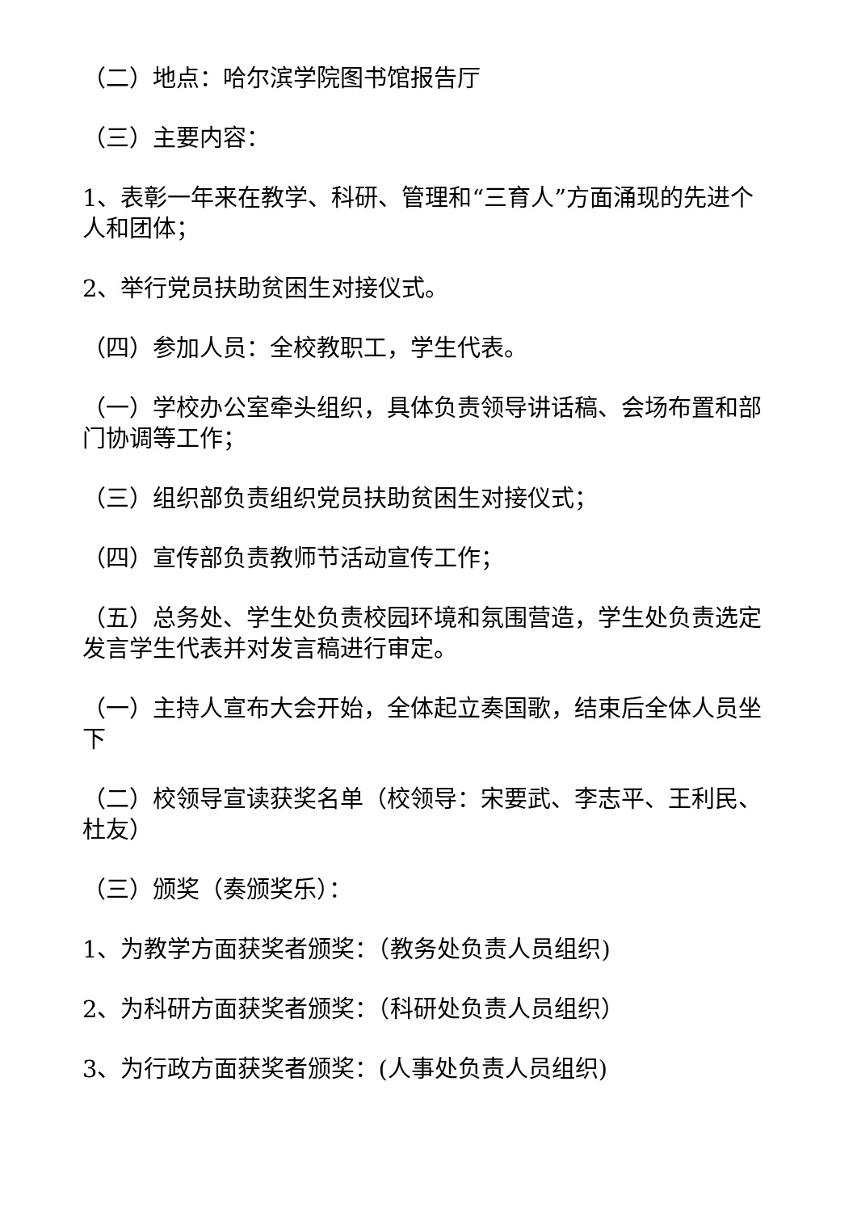（二）地点：哈尔滨学院图书馆报告厅
（三）主要内容：
1、表彰一年来在教学、科研、管理和“三育人”方面涌现的先进个人和团体；
2、举行党员扶助贫困生对接仪式。
（四）参加人员：全校教职工，学生代表。
（一）学校办公室牵头组织，具体负责领导讲话稿、会场布置和部门协调等工作；
（三）组织部负责组织党员扶助贫困生对接仪式；
（四）宣传部负责教师节活动宣传工作；
（五）总务处、学生处负责校园环境和氛围营造，学生处负责选定发言学生代表并对发言稿进行审定。
（一）主持人宣布大会开始，全体起立奏国歌，结束后全体人员坐下
（二）校领导宣读获奖名单（校领导：宋要武、李志平、王利民、杜友）
（三）颁奖（奏颁奖乐）：
1、为教学方面获奖者颁奖：（教务处负责人员组织)
2、为科研方面获奖者颁奖：（科研处负责人员组织）
3、为行政方面获奖者颁奖：(人事处负责人员组织)